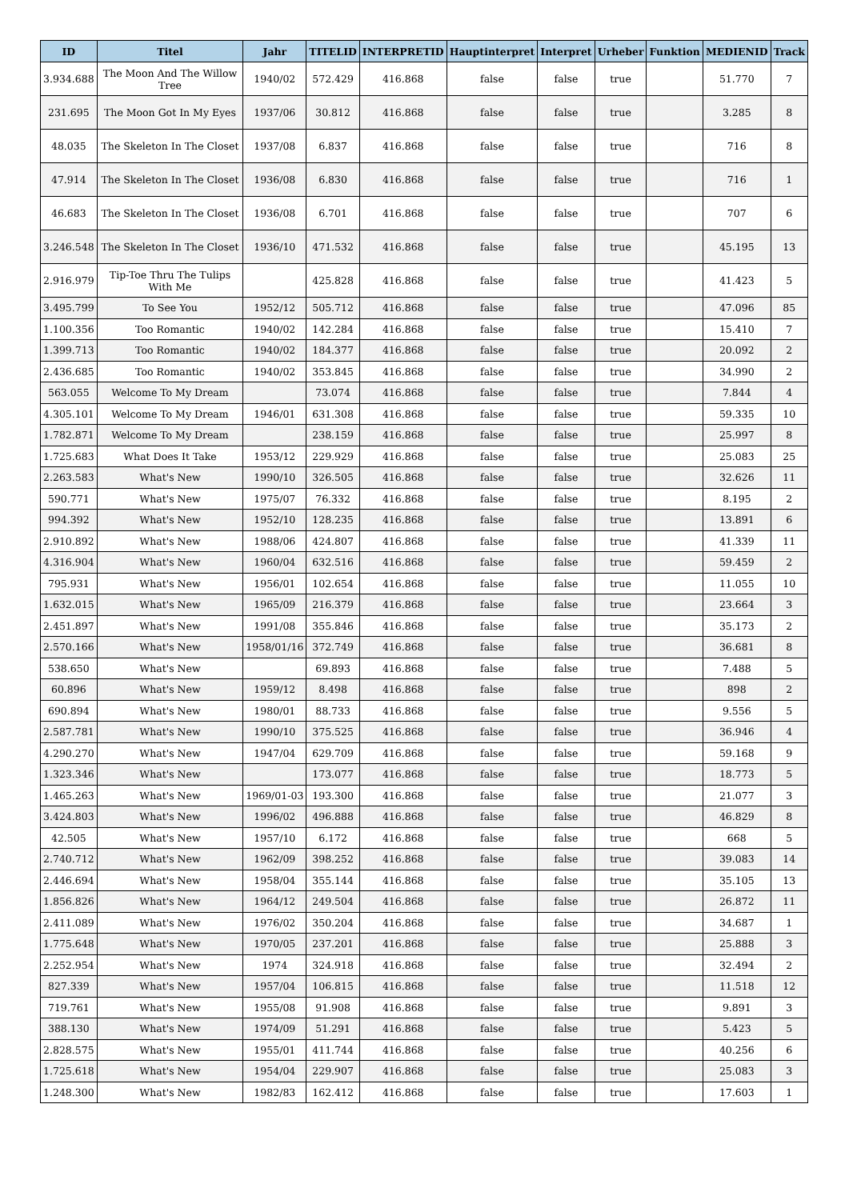| ID | Titel | Jahr | TITELID | INTERPRETID | Hauptinterpret | Interpret | Urheber | Funktion | MEDIENID | Track |
| --- | --- | --- | --- | --- | --- | --- | --- | --- | --- | --- |
| 3.934.688 | The Moon And The Willow Tree | 1940/02 | 572.429 | 416.868 | false | false | true | | 51.770 | 7 |
| 231.695 | The Moon Got In My Eyes | 1937/06 | 30.812 | 416.868 | false | false | true | | 3.285 | 8 |
| 48.035 | The Skeleton In The Closet | 1937/08 | 6.837 | 416.868 | false | false | true | | 716 | 8 |
| 47.914 | The Skeleton In The Closet | 1936/08 | 6.830 | 416.868 | false | false | true | | 716 | 1 |
| 46.683 | The Skeleton In The Closet | 1936/08 | 6.701 | 416.868 | false | false | true | | 707 | 6 |
| 3.246.548 | The Skeleton In The Closet | 1936/10 | 471.532 | 416.868 | false | false | true | | 45.195 | 13 |
| 2.916.979 | Tip-Toe Thru The Tulips With Me | | 425.828 | 416.868 | false | false | true | | 41.423 | 5 |
| 3.495.799 | To See You | 1952/12 | 505.712 | 416.868 | false | false | true | | 47.096 | 85 |
| 1.100.356 | Too Romantic | 1940/02 | 142.284 | 416.868 | false | false | true | | 15.410 | 7 |
| 1.399.713 | Too Romantic | 1940/02 | 184.377 | 416.868 | false | false | true | | 20.092 | 2 |
| 2.436.685 | Too Romantic | 1940/02 | 353.845 | 416.868 | false | false | true | | 34.990 | 2 |
| 563.055 | Welcome To My Dream | | 73.074 | 416.868 | false | false | true | | 7.844 | 4 |
| 4.305.101 | Welcome To My Dream | 1946/01 | 631.308 | 416.868 | false | false | true | | 59.335 | 10 |
| 1.782.871 | Welcome To My Dream | | 238.159 | 416.868 | false | false | true | | 25.997 | 8 |
| 1.725.683 | What Does It Take | 1953/12 | 229.929 | 416.868 | false | false | true | | 25.083 | 25 |
| 2.263.583 | What's New | 1990/10 | 326.505 | 416.868 | false | false | true | | 32.626 | 11 |
| 590.771 | What's New | 1975/07 | 76.332 | 416.868 | false | false | true | | 8.195 | 2 |
| 994.392 | What's New | 1952/10 | 128.235 | 416.868 | false | false | true | | 13.891 | 6 |
| 2.910.892 | What's New | 1988/06 | 424.807 | 416.868 | false | false | true | | 41.339 | 11 |
| 4.316.904 | What's New | 1960/04 | 632.516 | 416.868 | false | false | true | | 59.459 | 2 |
| 795.931 | What's New | 1956/01 | 102.654 | 416.868 | false | false | true | | 11.055 | 10 |
| 1.632.015 | What's New | 1965/09 | 216.379 | 416.868 | false | false | true | | 23.664 | 3 |
| 2.451.897 | What's New | 1991/08 | 355.846 | 416.868 | false | false | true | | 35.173 | 2 |
| 2.570.166 | What's New | 1958/01/16 | 372.749 | 416.868 | false | false | true | | 36.681 | 8 |
| 538.650 | What's New | | 69.893 | 416.868 | false | false | true | | 7.488 | 5 |
| 60.896 | What's New | 1959/12 | 8.498 | 416.868 | false | false | true | | 898 | 2 |
| 690.894 | What's New | 1980/01 | 88.733 | 416.868 | false | false | true | | 9.556 | 5 |
| 2.587.781 | What's New | 1990/10 | 375.525 | 416.868 | false | false | true | | 36.946 | 4 |
| 4.290.270 | What's New | 1947/04 | 629.709 | 416.868 | false | false | true | | 59.168 | 9 |
| 1.323.346 | What's New | | 173.077 | 416.868 | false | false | true | | 18.773 | 5 |
| 1.465.263 | What's New | 1969/01-03 | 193.300 | 416.868 | false | false | true | | 21.077 | 3 |
| 3.424.803 | What's New | 1996/02 | 496.888 | 416.868 | false | false | true | | 46.829 | 8 |
| 42.505 | What's New | 1957/10 | 6.172 | 416.868 | false | false | true | | 668 | 5 |
| 2.740.712 | What's New | 1962/09 | 398.252 | 416.868 | false | false | true | | 39.083 | 14 |
| 2.446.694 | What's New | 1958/04 | 355.144 | 416.868 | false | false | true | | 35.105 | 13 |
| 1.856.826 | What's New | 1964/12 | 249.504 | 416.868 | false | false | true | | 26.872 | 11 |
| 2.411.089 | What's New | 1976/02 | 350.204 | 416.868 | false | false | true | | 34.687 | 1 |
| 1.775.648 | What's New | 1970/05 | 237.201 | 416.868 | false | false | true | | 25.888 | 3 |
| 2.252.954 | What's New | 1974 | 324.918 | 416.868 | false | false | true | | 32.494 | 2 |
| 827.339 | What's New | 1957/04 | 106.815 | 416.868 | false | false | true | | 11.518 | 12 |
| 719.761 | What's New | 1955/08 | 91.908 | 416.868 | false | false | true | | 9.891 | 3 |
| 388.130 | What's New | 1974/09 | 51.291 | 416.868 | false | false | true | | 5.423 | 5 |
| 2.828.575 | What's New | 1955/01 | 411.744 | 416.868 | false | false | true | | 40.256 | 6 |
| 1.725.618 | What's New | 1954/04 | 229.907 | 416.868 | false | false | true | | 25.083 | 3 |
| 1.248.300 | What's New | 1982/83 | 162.412 | 416.868 | false | false | true | | 17.603 | 1 |